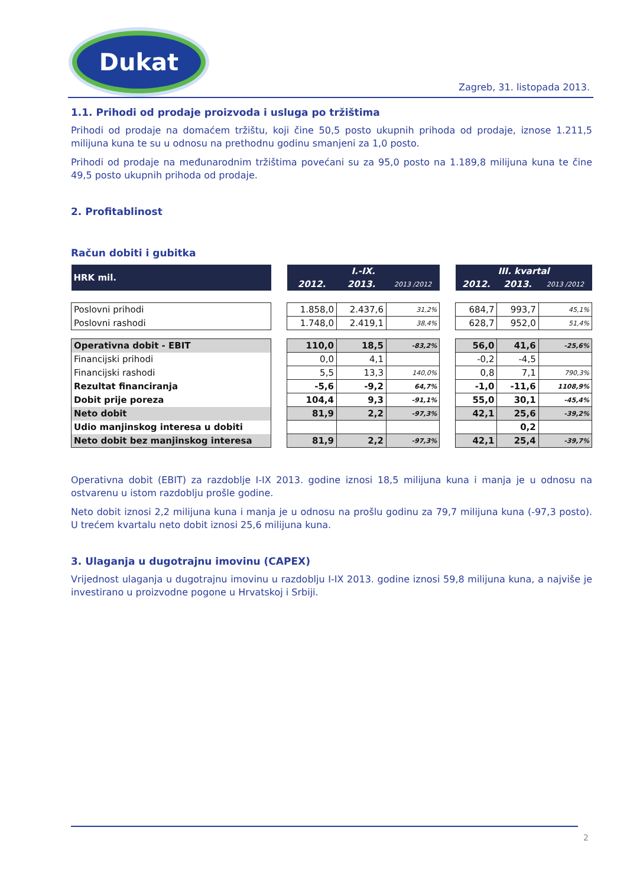Dukat
Zagreb, 31. listopada 2013.
1.1. Prihodi od prodaje proizvoda i usluga po tržištima
Prihodi od prodaje na domaćem tržištu, koji čine 50,5 posto ukupnih prihoda od prodaje, iznose 1.211,5 milijuna kuna te su u odnosu na prethodnu godinu smanjeni za 1,0 posto.
Prihodi od prodaje na međunarodnim tržištima povećani su za 95,0 posto na 1.189,8 milijuna kuna te čine 49,5 posto ukupnih prihoda od prodaje.
2. Profitablinost
Račun dobiti i gubitka
| HRK mil. | | I.-IX. | | | | III. kvartal | | |
| --- | --- | --- | --- | --- | --- | --- | --- | --- |
| | | 2012. | 2013. | 2013 /2012 | | 2012. | 2013. | 2013 /2012 |
| Poslovni prihodi | | 1.858,0 | 2.437,6 | 31,2% | | 684,7 | 993,7 | 45,1% |
| Poslovni rashodi | | 1.748,0 | 2.419,1 | 38,4% | | 628,7 | 952,0 | 51,4% |
| Operativna dobit - EBIT | | 110,0 | 18,5 | -83,2% | | 56,0 | 41,6 | -25,6% |
| Financijski prihodi | | 0,0 | 4,1 | | | -0,2 | -4,5 | |
| Financijski rashodi | | 5,5 | 13,3 | 140,0% | | 0,8 | 7,1 | 790,3% |
| Rezultat financiranja | | -5,6 | -9,2 | 64,7% | | -1,0 | -11,6 | 1108,9% |
| Dobit prije poreza | | 104,4 | 9,3 | -91,1% | | 55,0 | 30,1 | -45,4% |
| Neto dobit | | 81,9 | 2,2 | -97,3% | | 42,1 | 25,6 | -39,2% |
| Udio manjinskog interesa u dobiti | | | | | | | 0,2 | |
| Neto dobit bez manjinskog interesa | | 81,9 | 2,2 | -97,3% | | 42,1 | 25,4 | -39,7% |
Operativna dobit (EBIT) za razdoblje I-IX 2013. godine iznosi 18,5 milijuna kuna i manja je u odnosu na ostvarenu u istom razdoblju prošle godine.
Neto dobit iznosi 2,2 milijuna kuna i manja je u odnosu na prošlu godinu za 79,7 milijuna kuna (-97,3 posto). U trećem kvartalu neto dobit iznosi 25,6 milijuna kuna.
3. Ulaganja u dugotrajnu imovinu (CAPEX)
Vrijednost ulaganja u dugotrajnu imovinu u razdoblju I-IX 2013. godine iznosi 59,8 milijuna kuna, a najviše je investirano u proizvodne pogone u Hrvatskoj i Srbiji.
2